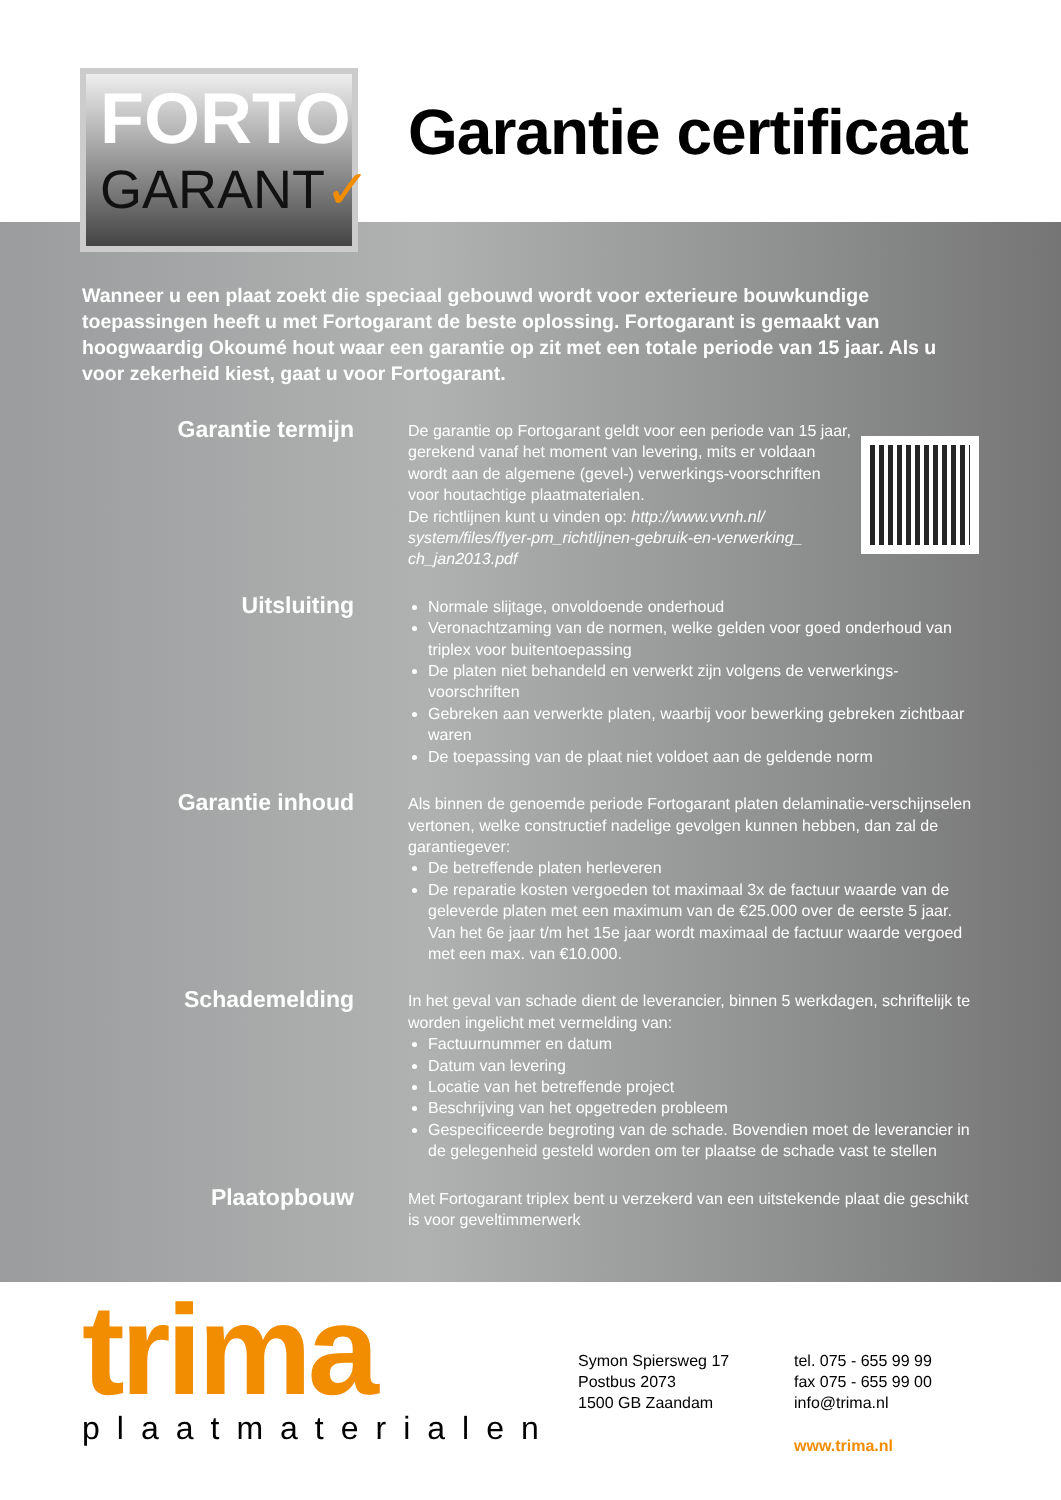FORTO
GARANT✓
Garantie certificaat
Wanneer u een plaat zoekt die speciaal gebouwd wordt voor exterieure bouwkundige toepassingen heeft u met Fortogarant de beste oplossing. Fortogarant is gemaakt van hoogwaardig Okoumé hout waar een garantie op zit met een totale periode van 15 jaar. Als u voor zekerheid kiest, gaat u voor Fortogarant.
Garantie termijn
De garantie op Fortogarant geldt voor een periode van 15 jaar, gerekend vanaf het moment van levering, mits er voldaan wordt aan de algemene (gevel-) verwerkings-voorschriften voor houtachtige plaatmaterialen.
De richtlijnen kunt u vinden op: http://www.vvnh.nl/ system/files/flyer-pm_richtlijnen-gebruik-en-verwerking_ ch_jan2013.pdf
Uitsluiting
Normale slijtage, onvoldoende onderhoud
Veronachtzaming van de normen, welke gelden voor goed onderhoud van triplex voor buitentoepassing
De platen niet behandeld en verwerkt zijn volgens de verwerkings-voorschriften
Gebreken aan verwerkte platen, waarbij voor bewerking gebreken zichtbaar waren
De toepassing van de plaat niet voldoet aan de geldende norm
Garantie inhoud
Als binnen de genoemde periode Fortogarant platen delaminatie-verschijnselen vertonen, welke constructief nadelige gevolgen kunnen hebben, dan zal de garantiegever:
De betreffende platen herleveren
De reparatie kosten vergoeden tot maximaal 3x de factuur waarde van de geleverde platen met een maximum van de €25.000 over de eerste 5 jaar. Van het 6e jaar t/m het 15e jaar wordt maximaal de factuur waarde vergoed met een max. van €10.000.
Schademelding
In het geval van schade dient de leverancier, binnen 5 werkdagen, schriftelijk te worden ingelicht met vermelding van:
Factuurnummer en datum
Datum van levering
Locatie van het betreffende project
Beschrijving van het opgetreden probleem
Gespecificeerde begroting van de schade. Bovendien moet de leverancier in de gelegenheid gesteld worden om ter plaatse de schade vast te stellen
Plaatopbouw
Met Fortogarant triplex bent u verzekerd van een uitstekende plaat die geschikt is voor geveltimmerwerk
trima
plaatmaterialen
Symon Spiersweg 17
Postbus 2073
1500 GB Zaandam
tel. 075 - 655 99 99
fax 075 - 655 99 00
info@trima.nl
www.trima.nl